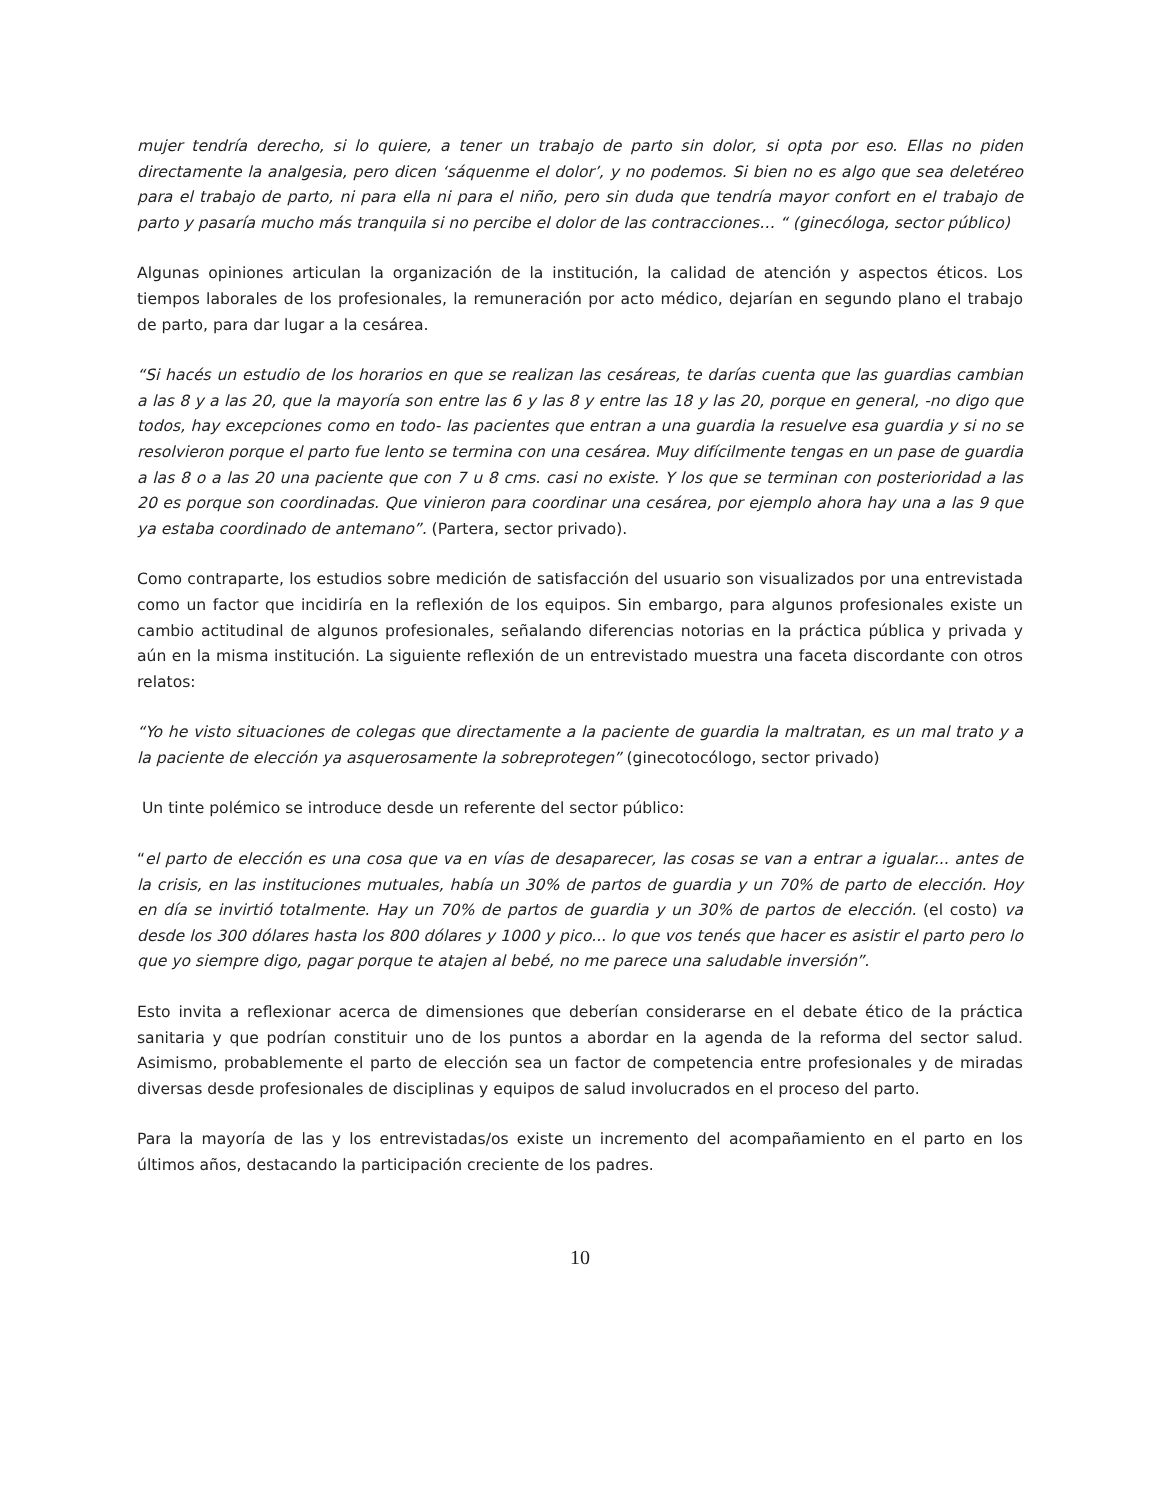mujer tendría derecho, si lo quiere, a tener un trabajo de parto sin dolor, si opta por eso. Ellas no piden directamente la analgesia, pero dicen ‘sáquenme el dolor’, y no podemos. Si bien no es algo que sea deletéreo para el trabajo de parto, ni para ella ni para el niño, pero sin duda que tendría mayor confort en el trabajo de parto y pasaría mucho más tranquila si no percibe el dolor de las contracciones… “ (ginecóloga, sector público)
Algunas opiniones articulan la organización de la institución, la calidad de atención y aspectos éticos. Los tiempos laborales de los profesionales, la remuneración por acto médico, dejarían en segundo plano el trabajo de parto, para dar lugar a la cesárea.
“Si hacés un estudio de los horarios en que se realizan las cesáreas, te darías cuenta que las guardias cambian a las 8 y a las 20, que la mayoría son entre las 6 y las 8 y entre las 18 y las 20, porque en general, -no digo que todos, hay excepciones como en todo- las pacientes que entran a una guardia la resuelve esa guardia y si no se resolvieron porque el parto fue lento se termina con una cesárea. Muy difícilmente tengas en un pase de guardia a las 8 o a las 20 una paciente que con 7 u 8 cms. casi no existe. Y los que se terminan con posterioridad a las 20 es porque son coordinadas. Que vinieron para coordinar una cesárea, por ejemplo ahora hay una a las 9 que ya estaba coordinado de antemano”. (Partera, sector privado).
Como contraparte, los estudios sobre medición de satisfacción del usuario son visualizados por una entrevistada como un factor que incidiría en la reflexión de los equipos. Sin embargo, para algunos profesionales existe un cambio actitudinal de algunos profesionales, señalando diferencias notorias en la práctica pública y privada y aún en la misma institución. La siguiente reflexión de un entrevistado muestra una faceta discordante con otros relatos:
“Yo he visto situaciones de colegas que directamente a la paciente de guardia la maltratan, es un mal trato y a la paciente de elección ya asquerosamente la sobreprotegen” (ginecotocólogo, sector privado)
Un tinte polémico se introduce desde un referente del sector público:
“el parto de elección es una cosa que va en vías de desaparecer, las cosas se van a entrar a igualar... antes de la crisis, en las instituciones mutuales, había un 30% de partos de guardia y un 70% de parto de elección. Hoy en día se invirtió totalmente. Hay un 70% de partos de guardia y un 30% de partos de elección. (el costo) va desde los 300 dólares hasta los 800 dólares y 1000 y pico... lo que vos tenés que hacer es asistir el parto pero lo que yo siempre digo, pagar porque te atajen al bebé, no me parece una saludable inversión”.
Esto invita a reflexionar acerca de dimensiones que deberían considerarse en el debate ético de la práctica sanitaria y que podrían constituir uno de los puntos a abordar en la agenda de la reforma del sector salud. Asimismo, probablemente el parto de elección sea un factor de competencia entre profesionales y de miradas diversas desde profesionales de disciplinas y equipos de salud involucrados en el proceso del parto.
Para la mayoría de las y los entrevistadas/os existe un incremento del acompañamiento en el parto en los últimos años, destacando la participación creciente de los padres.
10